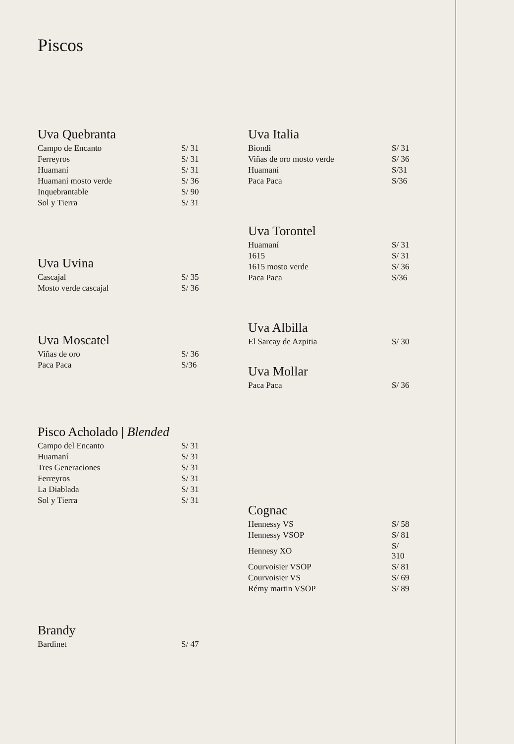Piscos
Uva Quebranta
| Campo de Encanto | S/ 31 |
| Ferreyros | S/ 31 |
| Huamaní | S/ 31 |
| Huamaní mosto verde | S/ 36 |
| Inquebrantable | S/ 90 |
| Sol y Tierra | S/ 31 |
Uva Uvina
| Cascajal | S/ 35 |
| Mosto verde cascajal | S/ 36 |
Uva Moscatel
| Viñas de oro | S/ 36 |
| Paca Paca | S/36 |
Pisco Acholado | Blended
| Campo del Encanto | S/ 31 |
| Huamaní | S/ 31 |
| Tres Generaciones | S/ 31 |
| Ferreyros | S/ 31 |
| La Diablada | S/ 31 |
| Sol y Tierra | S/ 31 |
Brandy
| Bardinet | S/ 47 |
Uva Italia
| Biondi | S/ 31 |
| Viñas de oro mosto verde | S/ 36 |
| Huamaní | S/31 |
| Paca Paca | S/36 |
Uva Torontel
| Huamaní | S/ 31 |
| 1615 | S/ 31 |
| 1615 mosto verde | S/ 36 |
| Paca Paca | S/36 |
Uva Albilla
| El Sarcay de Azpitia | S/ 30 |
Uva Mollar
| Paca Paca | S/ 36 |
Cognac
| Hennessy VS | S/ 58 |
| Hennessy VSOP | S/ 81 |
| Hennesy XO | S/ 310 |
| Courvoisier VSOP | S/ 81 |
| Courvoisier VS | S/ 69 |
| Rémy martin VSOP | S/ 89 |